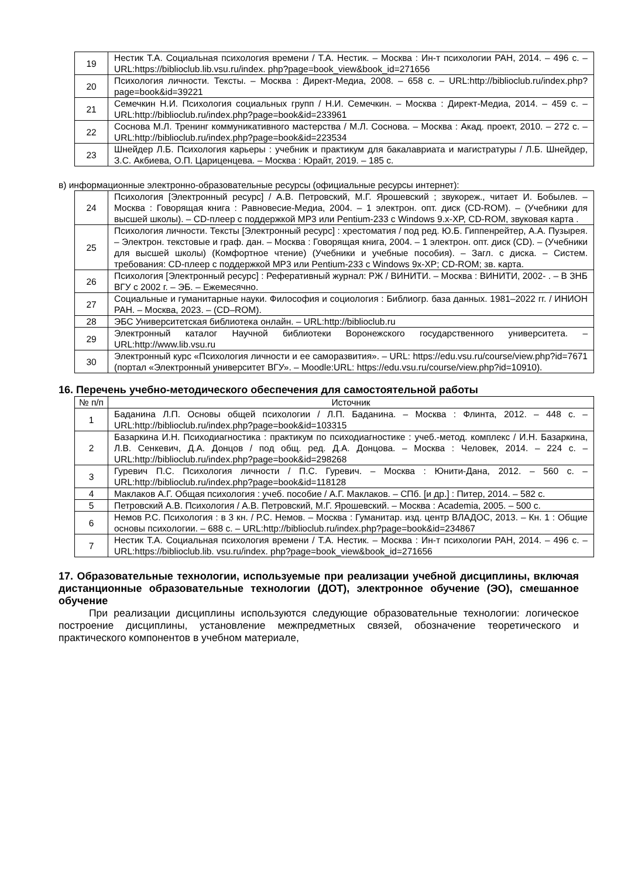| 19 | Нестик Т.А. Социальная психология времени / Т.А. Нестик. – Москва : Ин-т психологии РАН, 2014. – 496 с. – URL:https://biblioclub.lib.vsu.ru/index. php?page=book_view&book_id=271656 |
| 20 | Психология личности. Тексты. – Москва : Директ-Медиа, 2008. – 658 с. – URL:http://biblioclub.ru/index.php?page=book&id=39221 |
| 21 | Семечкин Н.И. Психология социальных групп / Н.И. Семечкин. – Москва : Директ-Медиа, 2014. – 459 с. – URL:http://biblioclub.ru/index.php?page=book&id=233961 |
| 22 | Соснова М.Л. Тренинг коммуникативного мастерства / М.Л. Соснова. – Москва : Акад. проект, 2010. – 272 с. – URL:http://biblioclub.ru/index.php?page=book&id=223534 |
| 23 | Шнейдер Л.Б. Психология карьеры : учебник и практикум для бакалавриата и магистратуры / Л.Б. Шнейдер, З.С. Акбиева, О.П. Цариценцева. – Москва : Юрайт, 2019. – 185 с. |
в) информационные электронно-образовательные ресурсы (официальные ресурсы интернет):
| 24 | Психология [Электронный ресурс] / А.В. Петровский, М.Г. Ярошевский ; звукореж., читает И. Бобылев. – Москва : Говорящая книга : Равновесие-Медиа, 2004. – 1 электрон. опт. диск (CD-ROM). – (Учебники для высшей школы). – CD-плеер с поддержкой MP3 или Pentium-233 с Windows 9.x-XP, CD-ROM, звуковая карта . |
| 25 | Психология личности. Тексты [Электронный ресурс] : хрестоматия / под ред. Ю.Б. Гиппенрейтер, А.А. Пузырея. – Электрон. текстовые и граф. дан. – Москва : Говорящая книга, 2004. – 1 электрон. опт. диск (CD). – (Учебники для высшей школы) (Комфортное чтение) (Учебники и учебные пособия). – Загл. с диска. – Систем. требования: CD-плеер с поддержкой MP3 или Pentium-233 с Windows 9x-XP; CD-ROM; зв. карта. |
| 26 | Психология [Электронный ресурс] : Реферативный журнал: РЖ / ВИНИТИ. – Москва : ВИНИТИ, 2002- . – В ЗНБ ВГУ с 2002 г. – ЭБ. – Ежемесячно. |
| 27 | Социальные и гуманитарные науки. Философия и социология : Библиогр. база данных. 1981–2022 гг. / ИНИОН РАН. – Москва, 2023. – (CD–ROM). |
| 28 | ЭБС Университетская библиотека онлайн. – URL:http://biblioclub.ru |
| 29 | Электронный каталог Научной библиотеки Воронежского государственного университета. – URL:http://www.lib.vsu.ru |
| 30 | Электронный курс «Психология личности и ее саморазвития». – URL: https://edu.vsu.ru/course/view.php?id=7671 (портал «Электронный университет ВГУ». – Moodle:URL: https://edu.vsu.ru/course/view.php?id=10910). |
16. Перечень учебно-методического обеспечения для самостоятельной работы
| № п/п | Источник |
| --- | --- |
| 1 | Баданина Л.П. Основы общей психологии / Л.П. Баданина. – Москва : Флинта, 2012. – 448 с. – URL:http://biblioclub.ru/index.php?page=book&id=103315 |
| 2 | Базаркина И.Н. Психодиагностика : практикум по психодиагностике : учеб.-метод. комплекс / И.Н. Базаркина, Л.В. Сенкевич, Д.А. Донцов / под общ. ред. Д.А. Донцова. – Москва : Человек, 2014. – 224 с. – URL:http://biblioclub.ru/index.php?page=book&id=298268 |
| 3 | Гуревич П.С. Психология личности / П.С. Гуревич. – Москва : Юнити-Дана, 2012. – 560 с. – URL:http://biblioclub.ru/index.php?page=book&id=118128 |
| 4 | Маклаков А.Г. Общая психология : учеб. пособие / А.Г. Маклаков. – СПб. [и др.] : Питер, 2014. – 582 с. |
| 5 | Петровский А.В. Психология / А.В. Петровский, М.Г. Ярошевский. – Москва : Academia, 2005. – 500 с. |
| 6 | Немов Р.С. Психология : в 3 кн. / Р.С. Немов. – Москва : Гуманитар. изд. центр ВЛАДОС, 2013. – Кн. 1 : Общие основы психологии. – 688 с. – URL:http://biblioclub.ru/index.php?page=book&id=234867 |
| 7 | Нестик Т.А. Социальная психология времени / Т.А. Нестик. – Москва : Ин-т психологии РАН, 2014. – 496 с. – URL:https://biblioclub.lib. vsu.ru/index. php?page=book_view&book_id=271656 |
17. Образовательные технологии, используемые при реализации учебной дисциплины, включая дистанционные образовательные технологии (ДОТ), электронное обучение (ЭО), смешанное обучение
При реализации дисциплины используются следующие образовательные технологии: логическое построение дисциплины, установление межпредметных связей, обозначение теоретического и практического компонентов в учебном материале,